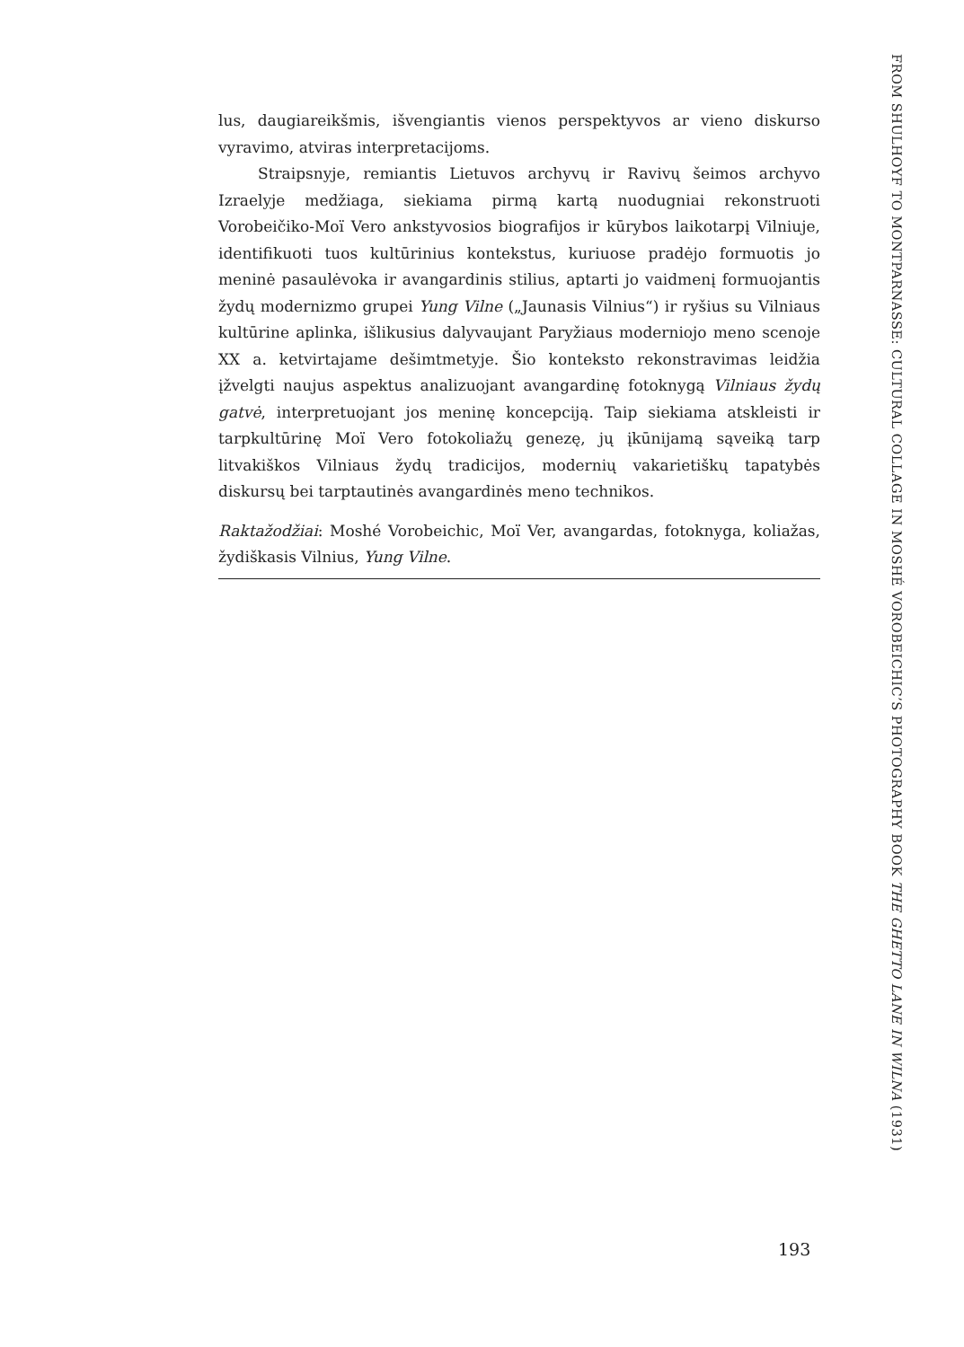lus, daugiareikšmis, išvengiantis vienos perspektyvos ar vieno diskurso vyravimo, atviras interpretacijoms.
Straipsnyje, remiantis Lietuvos archyvų ir Ravivų šeimos archyvo Izraelyje medžiaga, siekiama pirmą kartą nuodugniai rekonstruoti Vorobeičiko-Moï Vero ankstyvosios biografijos ir kūrybos laikotarpį Vilniuje, identifikuoti tuos kultūrinius kontekstus, kuriuose pradėjo formuotis jo meninė pasaulėvoka ir avangardinis stilius, aptarti jo vaidmenį formuojantis žydų modernizmo grupei Yung Vilne („Jaunasis Vilnius“) ir ryšius su Vilniaus kultūrine aplinka, išlikusius dalyvaujant Paryžiaus moderniojo meno scenoje XX a. ketvirtajame dešimtmetyje. Šio konteksto rekonstravimas leidžia įžvelgti naujus aspektus analizuojant avangardinę fotoknygą Vilniaus žydų gatvė, interpretuojant jos meninę koncepciją. Taip siekiama atskleisti ir tarpkultūrinę Moï Vero fotokoliažų genezę, jų įkūnijamą sąveiką tarp litvakiškos Vilniaus žydų tradicijos, modernių vakarietiškų tapatybės diskursų bei tarptautinės avangardinės meno technikos.
Raktažodžiai: Moshé Vorobeichic, Moï Ver, avangardas, fotoknyga, koliažas, žydiškasis Vilnius, Yung Vilne.
FROM SHULHOYF TO MONTPARNASSE: CULTURAL COLLAGE IN MOSHÉ VOROBEICHIC’S PHOTOGRAPHY BOOK THE GHETTO LANE IN WILNA (1931)
193